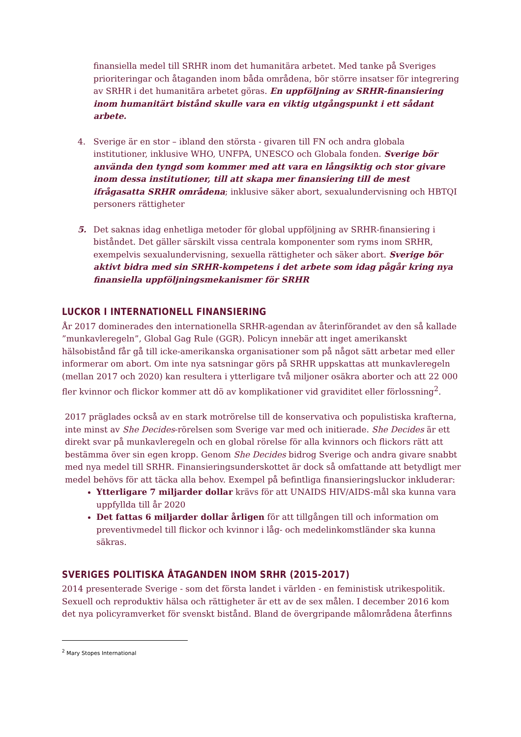finansiella medel till SRHR inom det humanitära arbetet. Med tanke på Sveriges prioriteringar och åtaganden inom båda områdena, bör större insatser för integrering av SRHR i det humanitära arbetet göras. En uppföljning av SRHR-finansiering inom humanitärt bistånd skulle vara en viktig utgångspunkt i ett sådant arbete.
4. Sverige är en stor – ibland den största - givaren till FN och andra globala institutioner, inklusive WHO, UNFPA, UNESCO och Globala fonden. Sverige bör använda den tyngd som kommer med att vara en långsiktig och stor givare inom dessa institutioner, till att skapa mer finansiering till de mest ifrågasatta SRHR områdena; inklusive säker abort, sexualundervisning och HBTQI personers rättigheter
5. Det saknas idag enhetliga metoder för global uppföljning av SRHR-finansiering i biståndet. Det gäller särskilt vissa centrala komponenter som ryms inom SRHR, exempelvis sexualundervisning, sexuella rättigheter och säker abort. Sverige bör aktivt bidra med sin SRHR-kompetens i det arbete som idag pågår kring nya finansiella uppföljningsmekanismer för SRHR
LUCKOR I INTERNATIONELL FINANSIERING
År 2017 dominerades den internationella SRHR-agendan av återinförandet av den så kallade ”munkavleregeln”, Global Gag Rule (GGR). Policyn innebär att inget amerikanskt hälsobistånd får gå till icke-amerikanska organisationer som på något sätt arbetar med eller informerar om abort. Om inte nya satsningar görs på SRHR uppskattas att munkavleregeln (mellan 2017 och 2020) kan resultera i ytterligare två miljoner osäkra aborter och att 22 000 fler kvinnor och flickor kommer att dö av komplikationer vid graviditet eller förlossning<sup>2</sup>.
2017 präglades också av en stark motrörelse till de konservativa och populistiska krafterna, inte minst av She Decides-rörelsen som Sverige var med och initierade. She Decides är ett direkt svar på munkavleregeln och en global rörelse för alla kvinnors och flickors rätt att bestämma över sin egen kropp. Genom She Decides bidrog Sverige och andra givare snabbt med nya medel till SRHR. Finansieringsunderskottet är dock så omfattande att betydligt mer medel behövs för att täcka alla behov. Exempel på befintliga finansieringsluckor inkluderar:
Ytterligare 7 miljarder dollar krävs för att UNAIDS HIV/AIDS-mål ska kunna vara uppfyllda till år 2020
Det fattas 6 miljarder dollar årligen för att tillgången till och information om preventivmedel till flickor och kvinnor i låg- och medelinkomstländer ska kunna säkras.
SVERIGES POLITISKA ÅTAGANDEN INOM SRHR (2015-2017)
2014 presenterade Sverige - som det första landet i världen - en feministisk utrikespolitik. Sexuell och reproduktiv hälsa och rättigheter är ett av de sex målen. I december 2016 kom det nya policyramverket för svenskt bistånd. Bland de övergripande målområdena återfinns
<sup>2</sup> Mary Stopes International